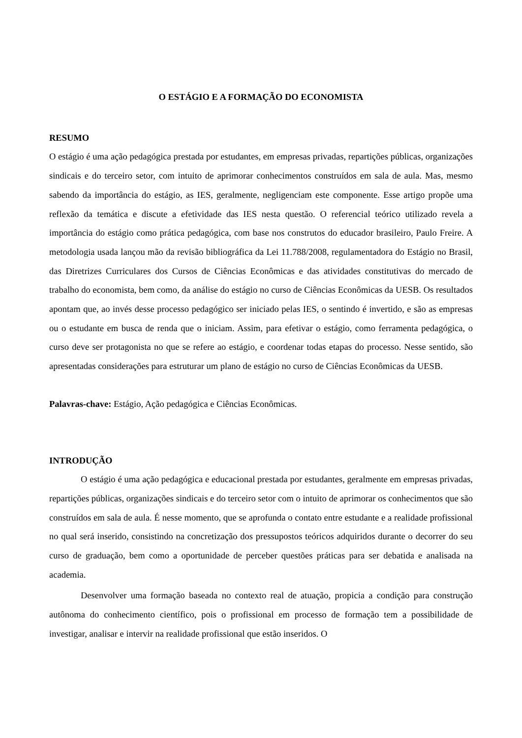O ESTÁGIO E A FORMAÇÃO DO ECONOMISTA
RESUMO
O estágio é uma ação pedagógica prestada por estudantes, em empresas privadas, repartições públicas, organizações sindicais e do terceiro setor, com intuito de aprimorar conhecimentos construídos em sala de aula. Mas, mesmo sabendo da importância do estágio, as IES, geralmente, negligenciam este componente. Esse artigo propõe uma reflexão da temática e discute a efetividade das IES nesta questão. O referencial teórico utilizado revela a importância do estágio como prática pedagógica, com base nos construtos do educador brasileiro, Paulo Freire. A metodologia usada lançou mão da revisão bibliográfica da Lei 11.788/2008, regulamentadora do Estágio no Brasil, das Diretrizes Curriculares dos Cursos de Ciências Econômicas e das atividades constitutivas do mercado de trabalho do economista, bem como, da análise do estágio no curso de Ciências Econômicas da UESB. Os resultados apontam que, ao invés desse processo pedagógico ser iniciado pelas IES, o sentindo é invertido, e são as empresas ou o estudante em busca de renda que o iniciam. Assim, para efetivar o estágio, como ferramenta pedagógica, o curso deve ser protagonista no que se refere ao estágio, e coordenar todas etapas do processo. Nesse sentido, são apresentadas considerações para estruturar um plano de estágio no curso de Ciências Econômicas da UESB.
Palavras-chave: Estágio, Ação pedagógica e Ciências Econômicas.
INTRODUÇÃO
O estágio é uma ação pedagógica e educacional prestada por estudantes, geralmente em empresas privadas, repartições públicas, organizações sindicais e do terceiro setor com o intuito de aprimorar os conhecimentos que são construídos em sala de aula. É nesse momento, que se aprofunda o contato entre estudante e a realidade profissional no qual será inserido, consistindo na concretização dos pressupostos teóricos adquiridos durante o decorrer do seu curso de graduação, bem como a oportunidade de perceber questões práticas para ser debatida e analisada na academia.
Desenvolver uma formação baseada no contexto real de atuação, propicia a condição para construção autônoma do conhecimento científico, pois o profissional em processo de formação tem a possibilidade de investigar, analisar e intervir na realidade profissional que estão inseridos. O